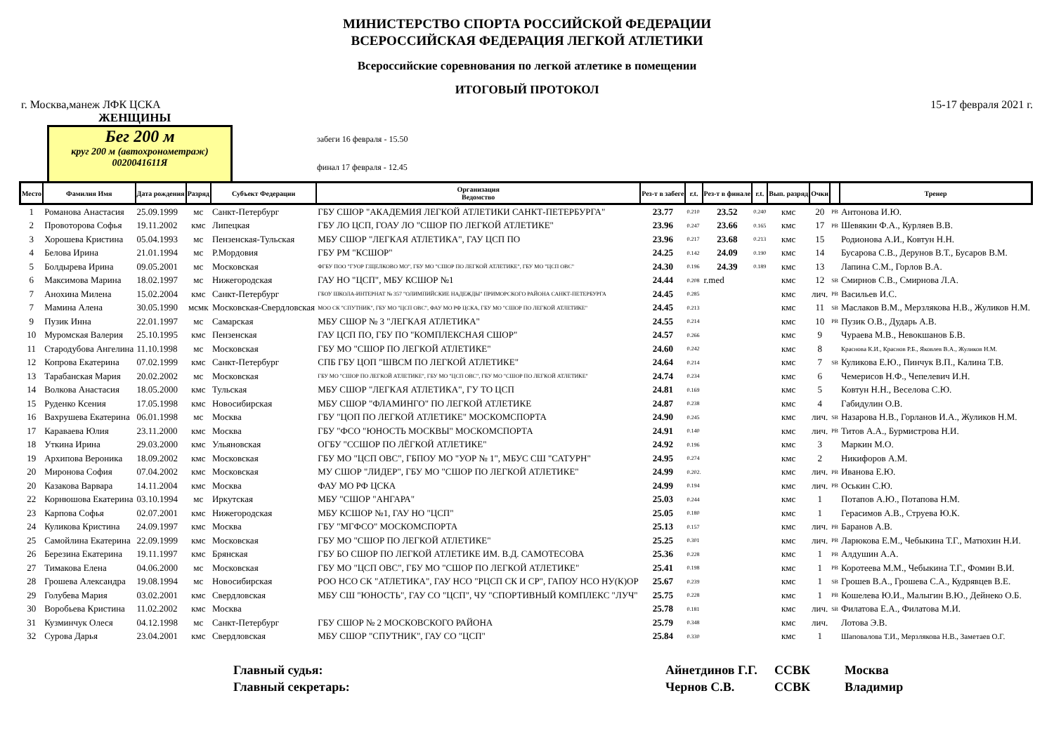МИНИСТЕРСТВО СПОРТА РОССИЙСКОЙ ФЕДЕРАЦИИ
ВСЕРОССИЙСКАЯ ФЕДЕРАЦИЯ ЛЕГКОЙ АТЛЕТИКИ
Всероссийские соревнования по легкой атлетике в помещении
ИТОГОВЫЙ ПРОТОКОЛ
г. Москва,манеж ЛФК ЦСКА 15-17 февраля 2021 г.
ЖЕНЩИНЫ
Бег 200 м
круг 200 м (автохронометраж)
00200416​11Я
забеги 16 февраля - 15.50
финал 17 февраля - 12.45
| Место | Фамилия Имя | Дата рождения | Разряд | Субъект Федерации | Организация Ведомство | Рез-т в забеге | r.t. | Рез-т в финале | r.t. | Вып. разряд | Очки | | Тренер |
| --- | --- | --- | --- | --- | --- | --- | --- | --- | --- | --- | --- | --- | --- |
| 1 | Романова Анастасия | 25.09.1999 | мс | Санкт-Петербург | ГБУ СШОР "АКАДЕМИЯ ЛЕГКОЙ АТЛЕТИКИ САНКТ-ПЕТЕРБУРГА" | 23.77 | 0.210 | 23.52 | 0.240 | кмс | 20 | PB | Антонова И.Ю. |
| 2 | Провоторова Софья | 19.11.2002 | кмс | Липецкая | ГБУ ЛО ЦСП, ГОАУ ЛО "СШОР ПО ЛЕГКОЙ АТЛЕТИКЕ" | 23.96 | 0.247 | 23.66 | 0.165 | кмс | 17 | PB | Шевякин Ф.А., Курляев В.В. |
| 3 | Хорошева Кристина | 05.04.1993 | мс | Пензенская-Тульская | МБУ СШОР "ЛЕГКАЯ АТЛЕТИКА", ГАУ ЦСП ПО | 23.96 | 0.217 | 23.68 | 0.213 | кмс | 15 | | Родионова А.И., Ковтун Н.Н. |
| 4 | Белова Ирина | 21.01.1994 | мс | Р.Мордовия | ГБУ РМ "КСШОР" | 24.25 | 0.142 | 24.09 | 0.190 | кмс | 14 | | Бусарова С.В., Дерунов В.Т., Бусаров В.М. |
| 5 | Болдырева Ирина | 09.05.2001 | мс | Московская | ФГБУ ПОО "ГУОР Г.ЩЕЛКОВО МО", ГБУ МО "СШОР ПО ЛЕГКОЙ АТЛЕТИКЕ", ГБУ МО "ЦСП ОВС" | 24.30 | 0.196 | 24.39 | 0.189 | кмс | 13 | | Лапина С.М., Горлов В.А. |
| 6 | Максимова Марина | 18.02.1997 | мс | Нижегородская | ГАУ НО "ЦСП", МБУ КСШОР №1 | 24.44 | 0.208 | r.med | | кмс | 12 | SB | Смирнов С.В., Смирнова Л.А. |
| 7 | Анохина Милена | 15.02.2004 | кмс | Санкт-Петербург | ГБОУ ШКОЛА-ИНТЕРНАТ № 357 "ОЛИМПИЙСКИЕ НАДЕЖДЫ" ПРИМОРСКОГО РАЙОНА САНКТ-ПЕТЕРБУРГА | 24.45 | 0.285 | | | кмс | лич. | PB | Васильев И.С. |
| 7 | Мамина Алена | 30.05.1990 | мсмк | Московская-Свердловская | МОО СК "СПУТНИК", ГБУ МО "ЦСП ОВС", ФАУ МО РФ ЦСКА, ГБУ МО "СШОР ПО ЛЕГКОЙ АТЛЕТИКЕ" | 24.45 | 0.213 | | | кмс | 11 | SB | Маслаков В.М., Мерзлякова Н.В., Жуликов Н.М. |
| 9 | Пузик Инна | 22.01.1997 | мс | Самарская | МБУ СШОР № 3 "ЛЕГКАЯ АТЛЕТИКА" | 24.55 | 0.214 | | | кмс | 10 | PB | Пузик О.В., Дударь А.В. |
| 10 | Муромская Валерия | 25.10.1995 | кмс | Пензенская | ГАУ ЦСП ПО, ГБУ ПО "КОМПЛЕКСНАЯ СШОР" | 24.57 | 0.266 | | | кмс | 9 | | Чураева М.В., Невокшанов Б.В. |
| 11 | Стародубова Ангелина | 11.10.1998 | мс | Московская | ГБУ МО "СШОР ПО ЛЕГКОЙ АТЛЕТИКЕ" | 24.60 | 0.242 | | | кмс | 8 | | Краснова К.И., Краснов Р.Б., Яковлев В.А., Жуликов Н.М. |
| 12 | Копрова Екатерина | 07.02.1999 | кмс | Санкт-Петербург | СПБ ГБУ ЦОП "ШВСМ ПО ЛЕГКОЙ АТЛЕТИКЕ" | 24.64 | 0.214 | | | кмс | 7 | SB | Куликова Е.Ю., Пинчук В.П., Калина Т.В. |
| 13 | Тарабанская Мария | 20.02.2002 | мс | Московская | ГБУ МО "СШОР ПО ЛЕГКОЙ АТЛЕТИКЕ", ГБУ МО "ЦСП ОВС", ГБУ МО "СШОР ПО ЛЕГКОЙ АТЛЕТИКЕ" | 24.74 | 0.234 | | | кмс | 6 | | Чемерисов Н.Ф., Чепелевич И.Н. |
| 14 | Волкова Анастасия | 18.05.2000 | кмс | Тульская | МБУ СШОР "ЛЕГКАЯ АТЛЕТИКА", ГУ ТО ЦСП | 24.81 | 0.169 | | | кмс | 5 | | Ковтун Н.Н., Веселова С.Ю. |
| 15 | Руденко Ксения | 17.05.1998 | кмс | Новосибирская | МБУ СШОР "ФЛАМИНГО" ПО ЛЕГКОЙ АТЛЕТИКЕ | 24.87 | 0.238 | | | кмс | 4 | | Габидулин О.В. |
| 16 | Вахрушева Екатерина | 06.01.1998 | мс | Москва | ГБУ "ЦОП ПО ЛЕГКОЙ АТЛЕТИКЕ" МОСКОМСПОРТА | 24.90 | 0.245 | | | кмс | лич. | SB | Назарова Н.В., Горланов И.А., Жуликов Н.М. |
| 17 | Караваева Юлия | 23.11.2000 | кмс | Москва | ГБУ "ФСО "ЮНОСТЬ МОСКВЫ" МОСКОМСПОРТА | 24.91 | 0.140 | | | кмс | лич. | PB | Титов А.А., Бурмистрова Н.И. |
| 18 | Уткина Ирина | 29.03.2000 | кмс | Ульяновская | ОГБУ "ССШОР ПО ЛЁГКОЙ АТЛЕТИКЕ" | 24.92 | 0.196 | | | кмс | 3 | | Маркин М.О. |
| 19 | Архипова Вероника | 18.09.2002 | кмс | Московская | ГБУ МО "ЦСП ОВС", ГБПОУ МО "УОР № 1", МБУС СШ "САТУРН" | 24.95 | 0.274 | | | кмс | 2 | | Никифоров А.М. |
| 20 | Миронова София | 07.04.2002 | кмс | Московская | МУ СШОР "ЛИДЕР", ГБУ МО "СШОР ПО ЛЕГКОЙ АТЛЕТИКЕ" | 24.99 | 0.202. | | | кмс | лич. | PB | Иванова Е.Ю. |
| 20 | Казакова Варвара | 14.11.2004 | кмс | Москва | ФАУ МО РФ ЦСКА | 24.99 | 0.194 | | | кмс | лич. | PB | Оськин С.Ю. |
| 22 | Корнюшова Екатерина | 03.10.1994 | мс | Иркутская | МБУ "СШОР "АНГАРА" | 25.03 | 0.244 | | | кмс | 1 | | Потапов А.Ю., Потапова Н.М. |
| 23 | Карпова Софья | 02.07.2001 | кмс | Нижегородская | МБУ КСШОР №1, ГАУ НО "ЦСП" | 25.05 | 0.180 | | | кмс | 1 | | Герасимов А.В., Струева Ю.К. |
| 24 | Куликова Кристина | 24.09.1997 | кмс | Москва | ГБУ "МГФСО" МОСКОМСПОРТА | 25.13 | 0.157 | | | кмс | лич. | PB | Баранов А.В. |
| 25 | Самойлина Екатерина | 22.09.1999 | кмс | Московская | ГБУ МО "СШОР ПО ЛЕГКОЙ АТЛЕТИКЕ" | 25.25 | 0.301 | | | кмс | лич. | PB | Ларюкова Е.М., Чебыкина Т.Г., Матюхин Н.И. |
| 26 | Березина Екатерина | 19.11.1997 | кмс | Брянская | ГБУ БО СШОР ПО ЛЕГКОЙ АТЛЕТИКЕ ИМ. В.Д. САМОТЕСОВА | 25.36 | 0.228 | | | кмс | 1 | PB | Алдушин А.А. |
| 27 | Тимакова Елена | 04.06.2000 | мс | Московская | ГБУ МО "ЦСП ОВС", ГБУ МО "СШОР ПО ЛЕГКОЙ АТЛЕТИКЕ" | 25.41 | 0.198 | | | кмс | 1 | PB | Коротеева М.М., Чебыкина Т.Г., Фомин В.И. |
| 28 | Грошева Александра | 19.08.1994 | мс | Новосибирская | РОО НСО СК "АТЛЕТИКА", ГАУ НСО "РЦСП СК И СР", ГАПОУ НСО НУ(К)ОР | 25.67 | 0.239 | | | кмс | 1 | SB | Грошев В.А., Грошева С.А., Кудрявцев В.Е. |
| 29 | Голубева Мария | 03.02.2001 | кмс | Свердловская | МБУ СШ "ЮНОСТЬ", ГАУ СО "ЦСП", ЧУ "СПОРТИВНЫЙ КОМПЛЕКС "ЛУЧ" | 25.75 | 0.228 | | | кмс | 1 | PB | Кошелева Ю.И., Малыгин В.Ю., Дейнеко О.Б. |
| 30 | Воробьева Кристина | 11.02.2002 | кмс | Москва | | 25.78 | 0.181 | | | кмс | лич. | SB | Филатова Е.А., Филатова М.И. |
| 31 | Кузминчук Олеся | 04.12.1998 | мс | Санкт-Петербург | ГБУ СШОР № 2 МОСКОВСКОГО РАЙОНА | 25.79 | 0.348 | | | кмс | лич. | | Лотова Э.В. |
| 32 | Сурова Дарья | 23.04.2001 | кмс | Свердловская | МБУ СШОР "СПУТНИК", ГАУ СО "ЦСП" | 25.84 | 0.330 | | | кмс | 1 | | Шаповалова Т.И., Мерзлякова Н.В., Заметаев О.Г. |
Главный судья:
Главный секретарь:
Айнетдинов Г.Г.
Чернов С.В.
ССВК
ССВК
Москва
Владимир